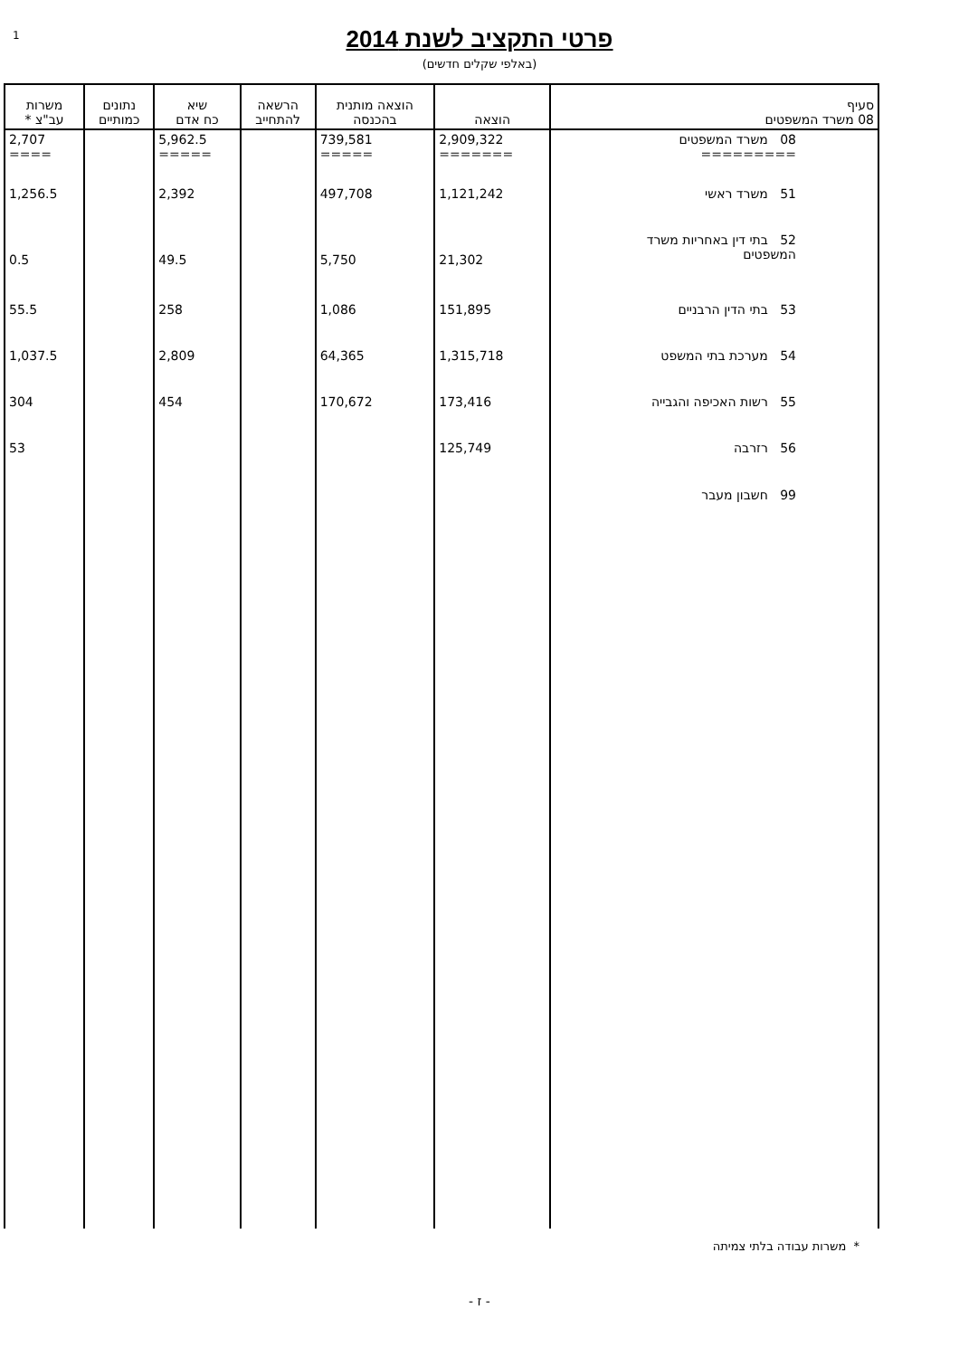1
פרטי התקציב לשנת 2014
(באלפי שקלים חדשים)
| סעיף 08 משרד המשפטים | הוצאה | הוצאה מותנית בהכנסה | הרשאה להתחייב | שיא כח אדם | נתונים כמותיים | משרות עב"צ * |
| --- | --- | --- | --- | --- | --- | --- |
| 08 משרד המשפטים ========= | 2,909,322 ======= | 739,581 ===== | | 5,962.5 ===== | | 2,707 ==== |
| 51 משרד ראשי | 1,121,242 | 497,708 | | 2,392 | | 1,256.5 |
| 52 בתי דין באחריות משרד המשפטים | 21,302 | 5,750 | | 49.5 | | 0.5 |
| 53 בתי הדין הרבניים | 151,895 | 1,086 | | 258 | | 55.5 |
| 54 מערכת בתי המשפט | 1,315,718 | 64,365 | | 2,809 | | 1,037.5 |
| 55 רשות האכיפה והגבייה | 173,416 | 170,672 | | 454 | | 304 |
| 56 רזרבה | 125,749 | | | | | 53 |
| 99 חשבון מעבר | | | | | | |
* משרות עבודה בלתי צמיתה
- ז -